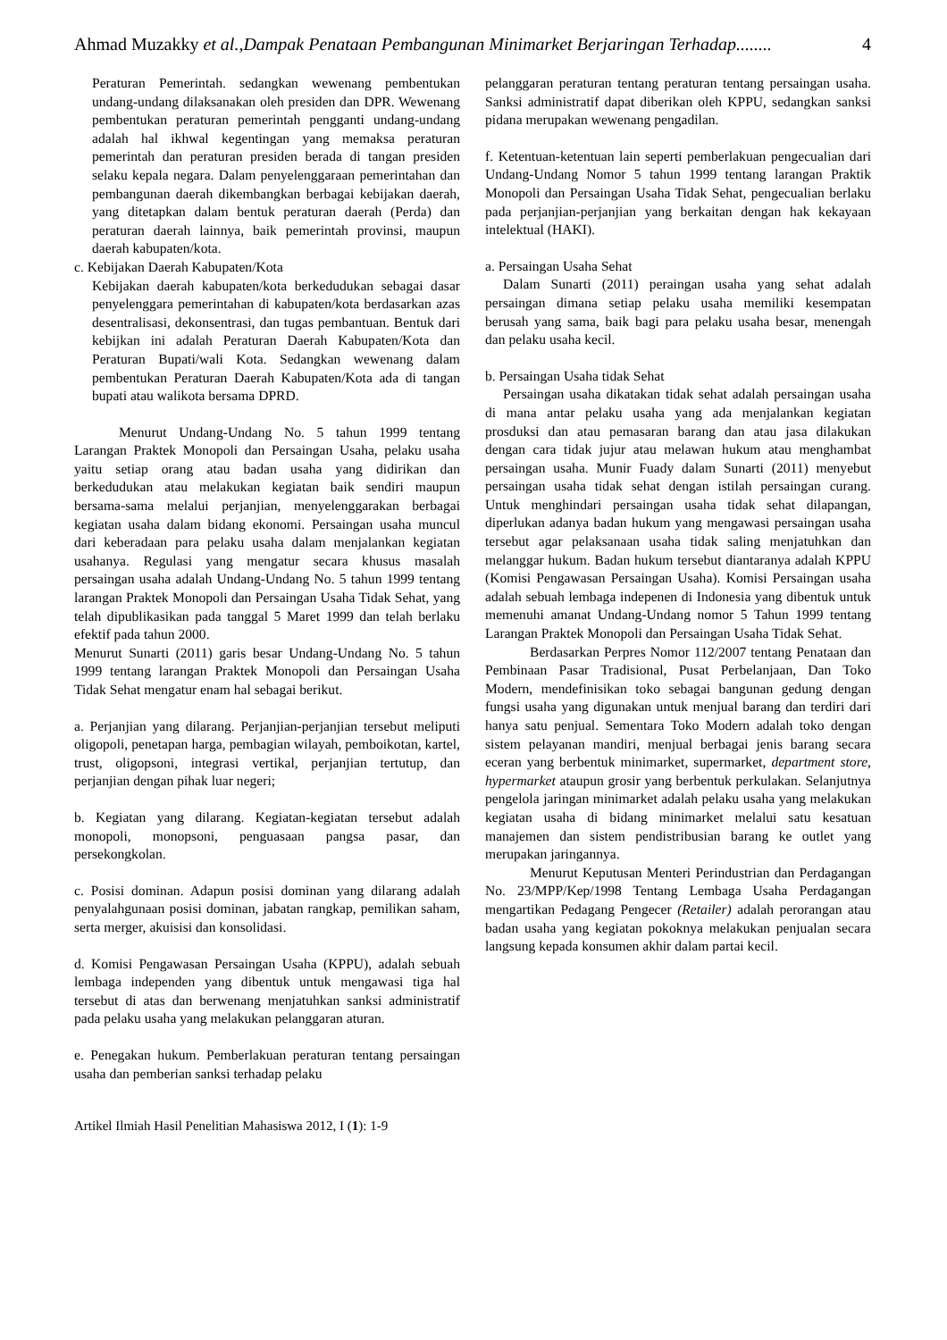Ahmad Muzakky et al.,Dampak Penataan Pembangunan Minimarket Berjaringan Terhadap........ 4
Peraturan Pemerintah. sedangkan wewenang pembentukan undang-undang dilaksanakan oleh presiden dan DPR. Wewenang pembentukan peraturan pemerintah pengganti undang-undang adalah hal ikhwal kegentingan yang memaksa peraturan pemerintah dan peraturan presiden berada di tangan presiden selaku kepala negara. Dalam penyelenggaraan pemerintahan dan pembangunan daerah dikembangkan berbagai kebijakan daerah, yang ditetapkan dalam bentuk peraturan daerah (Perda) dan peraturan daerah lainnya, baik pemerintah provinsi, maupun daerah kabupaten/kota.
c. Kebijakan Daerah Kabupaten/Kota
Kebijakan daerah kabupaten/kota berkedudukan sebagai dasar penyelenggara pemerintahan di kabupaten/kota berdasarkan azas desentralisasi, dekonsentrasi, dan tugas pembantuan. Bentuk dari kebijkan ini adalah Peraturan Daerah Kabupaten/Kota dan Peraturan Bupati/wali Kota. Sedangkan wewenang dalam pembentukan Peraturan Daerah Kabupaten/Kota ada di tangan bupati atau walikota bersama DPRD.
Menurut Undang-Undang No. 5 tahun 1999 tentang Larangan Praktek Monopoli dan Persaingan Usaha, pelaku usaha yaitu setiap orang atau badan usaha yang didirikan dan berkedudukan atau melakukan kegiatan baik sendiri maupun bersama-sama melalui perjanjian, menyelenggarakan berbagai kegiatan usaha dalam bidang ekonomi. Persaingan usaha muncul dari keberadaan para pelaku usaha dalam menjalankan kegiatan usahanya. Regulasi yang mengatur secara khusus masalah persaingan usaha adalah Undang-Undang No. 5 tahun 1999 tentang larangan Praktek Monopoli dan Persaingan Usaha Tidak Sehat, yang telah dipublikasikan pada tanggal 5 Maret 1999 dan telah berlaku efektif pada tahun 2000.
Menurut Sunarti (2011) garis besar Undang-Undang No. 5 tahun 1999 tentang larangan Praktek Monopoli dan Persaingan Usaha Tidak Sehat mengatur enam hal sebagai berikut.
a. Perjanjian yang dilarang. Perjanjian-perjanjian tersebut meliputi oligopoli, penetapan harga, pembagian wilayah, pemboikotan, kartel, trust, oligopsoni, integrasi vertikal, perjanjian tertutup, dan perjanjian dengan pihak luar negeri;
b. Kegiatan yang dilarang. Kegiatan-kegiatan tersebut adalah monopoli, monopsoni, penguasaan pangsa pasar, dan persekongkolan.
c. Posisi dominan. Adapun posisi dominan yang dilarang adalah penyalahgunaan posisi dominan, jabatan rangkap, pemilikan saham, serta merger, akuisisi dan konsolidasi.
d. Komisi Pengawasan Persaingan Usaha (KPPU), adalah sebuah lembaga independen yang dibentuk untuk mengawasi tiga hal tersebut di atas dan berwenang menjatuhkan sanksi administratif pada pelaku usaha yang melakukan pelanggaran aturan.
e. Penegakan hukum. Pemberlakuan peraturan tentang persaingan usaha dan pemberian sanksi terhadap pelaku
pelanggaran peraturan tentang peraturan tentang persaingan usaha. Sanksi administratif dapat diberikan oleh KPPU, sedangkan sanksi pidana merupakan wewenang pengadilan.
f. Ketentuan-ketentuan lain seperti pemberlakuan pengecualian dari Undang-Undang Nomor 5 tahun 1999 tentang larangan Praktik Monopoli dan Persaingan Usaha Tidak Sehat, pengecualian berlaku pada perjanjian-perjanjian yang berkaitan dengan hak kekayaan intelektual (HAKI).
a. Persaingan Usaha Sehat
Dalam Sunarti (2011) peraingan usaha yang sehat adalah persaingan dimana setiap pelaku usaha memiliki kesempatan berusah yang sama, baik bagi para pelaku usaha besar, menengah dan pelaku usaha kecil.
b. Persaingan Usaha tidak Sehat
Persaingan usaha dikatakan tidak sehat adalah persaingan usaha di mana antar pelaku usaha yang ada menjalankan kegiatan prosduksi dan atau pemasaran barang dan atau jasa dilakukan dengan cara tidak jujur atau melawan hukum atau menghambat persaingan usaha. Munir Fuady dalam Sunarti (2011) menyebut persaingan usaha tidak sehat dengan istilah persaingan curang. Untuk menghindari persaingan usaha tidak sehat dilapangan, diperlukan adanya badan hukum yang mengawasi persaingan usaha tersebut agar pelaksanaan usaha tidak saling menjatuhkan dan melanggar hukum. Badan hukum tersebut diantaranya adalah KPPU (Komisi Pengawasan Persaingan Usaha). Komisi Persaingan usaha adalah sebuah lembaga indepenen di Indonesia yang dibentuk untuk memenuhi amanat Undang-Undang nomor 5 Tahun 1999 tentang Larangan Praktek Monopoli dan Persaingan Usaha Tidak Sehat.
Berdasarkan Perpres Nomor 112/2007 tentang Penataan dan Pembinaan Pasar Tradisional, Pusat Perbelanjaan, Dan Toko Modern, mendefinisikan toko sebagai bangunan gedung dengan fungsi usaha yang digunakan untuk menjual barang dan terdiri dari hanya satu penjual. Sementara Toko Modern adalah toko dengan sistem pelayanan mandiri, menjual berbagai jenis barang secara eceran yang berbentuk minimarket, supermarket, department store, hypermarket ataupun grosir yang berbentuk perkulakan. Selanjutnya pengelola jaringan minimarket adalah pelaku usaha yang melakukan kegiatan usaha di bidang minimarket melalui satu kesatuan manajemen dan sistem pendistribusian barang ke outlet yang merupakan jaringannya.
Menurut Keputusan Menteri Perindustrian dan Perdagangan No. 23/MPP/Kep/1998 Tentang Lembaga Usaha Perdagangan mengartikan Pedagang Pengecer (Retailer) adalah perorangan atau badan usaha yang kegiatan pokoknya melakukan penjualan secara langsung kepada konsumen akhir dalam partai kecil.
Artikel Ilmiah Hasil Penelitian Mahasiswa 2012, I (1): 1-9